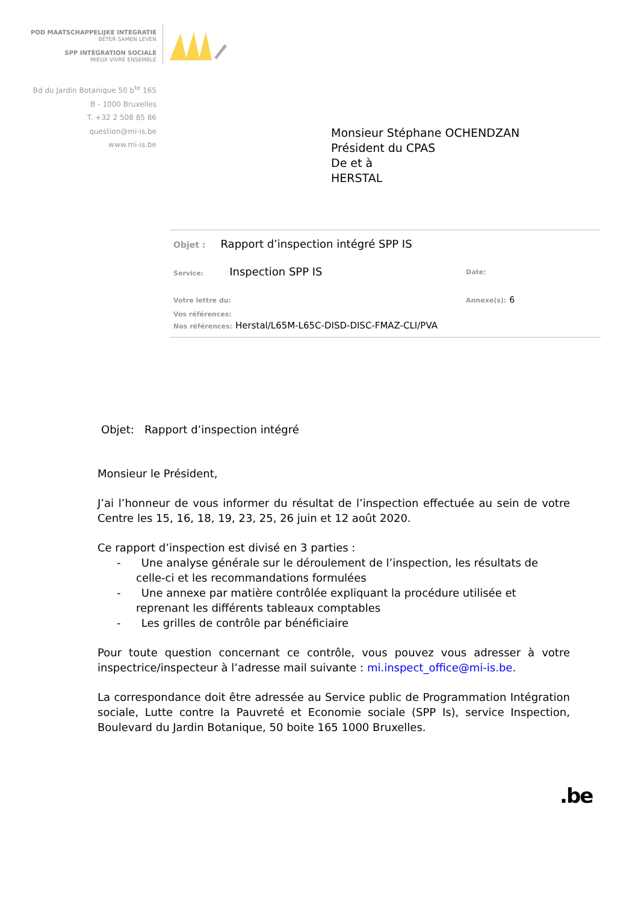POD MAATSCHAPPELIJKE INTEGRATIE
BETER SAMEN LEVEN
SPP INTÉGRATION SOCIALE
MIEUX VIVRE ENSEMBLE
Bd du Jardin Botanique 50 b<sup>te</sup> 165
B - 1000 Bruxelles
T. +32 2 508 85 86
question@mi-is.be
www.mi-is.be
Monsieur Stéphane OCHENDZAN
Président du CPAS
De et à
HERSTAL
Objet : Rapport d’inspection intégré SPP IS
Service: Inspection SPP IS Date:
Votre lettre du: Annexe(s): 6
Vos références:
Nos références: Herstal/L65M-L65C-DISD-DISC-FMAZ-CLI/PVA
Objet: Rapport d’inspection intégré
Monsieur le Président,
J’ai l’honneur de vous informer du résultat de l’inspection effectuée au sein de votre Centre les 15, 16, 18, 19, 23, 25, 26 juin et 12 août 2020.
Ce rapport d’inspection est divisé en 3 parties :
- Une analyse générale sur le déroulement de l’inspection, les résultats de celle-ci et les recommandations formulées
- Une annexe par matière contrôlée expliquant la procédure utilisée et reprenant les différents tableaux comptables
- Les grilles de contrôle par bénéficiaire
Pour toute question concernant ce contrôle, vous pouvez vous adresser à votre inspectrice/inspecteur à l’adresse mail suivante : mi.inspect_office@mi-is.be.
La correspondance doit être adressée au Service public de Programmation Intégration sociale, Lutte contre la Pauvreté et Economie sociale (SPP Is), service Inspection, Boulevard du Jardin Botanique, 50 boite 165 1000 Bruxelles.
.be